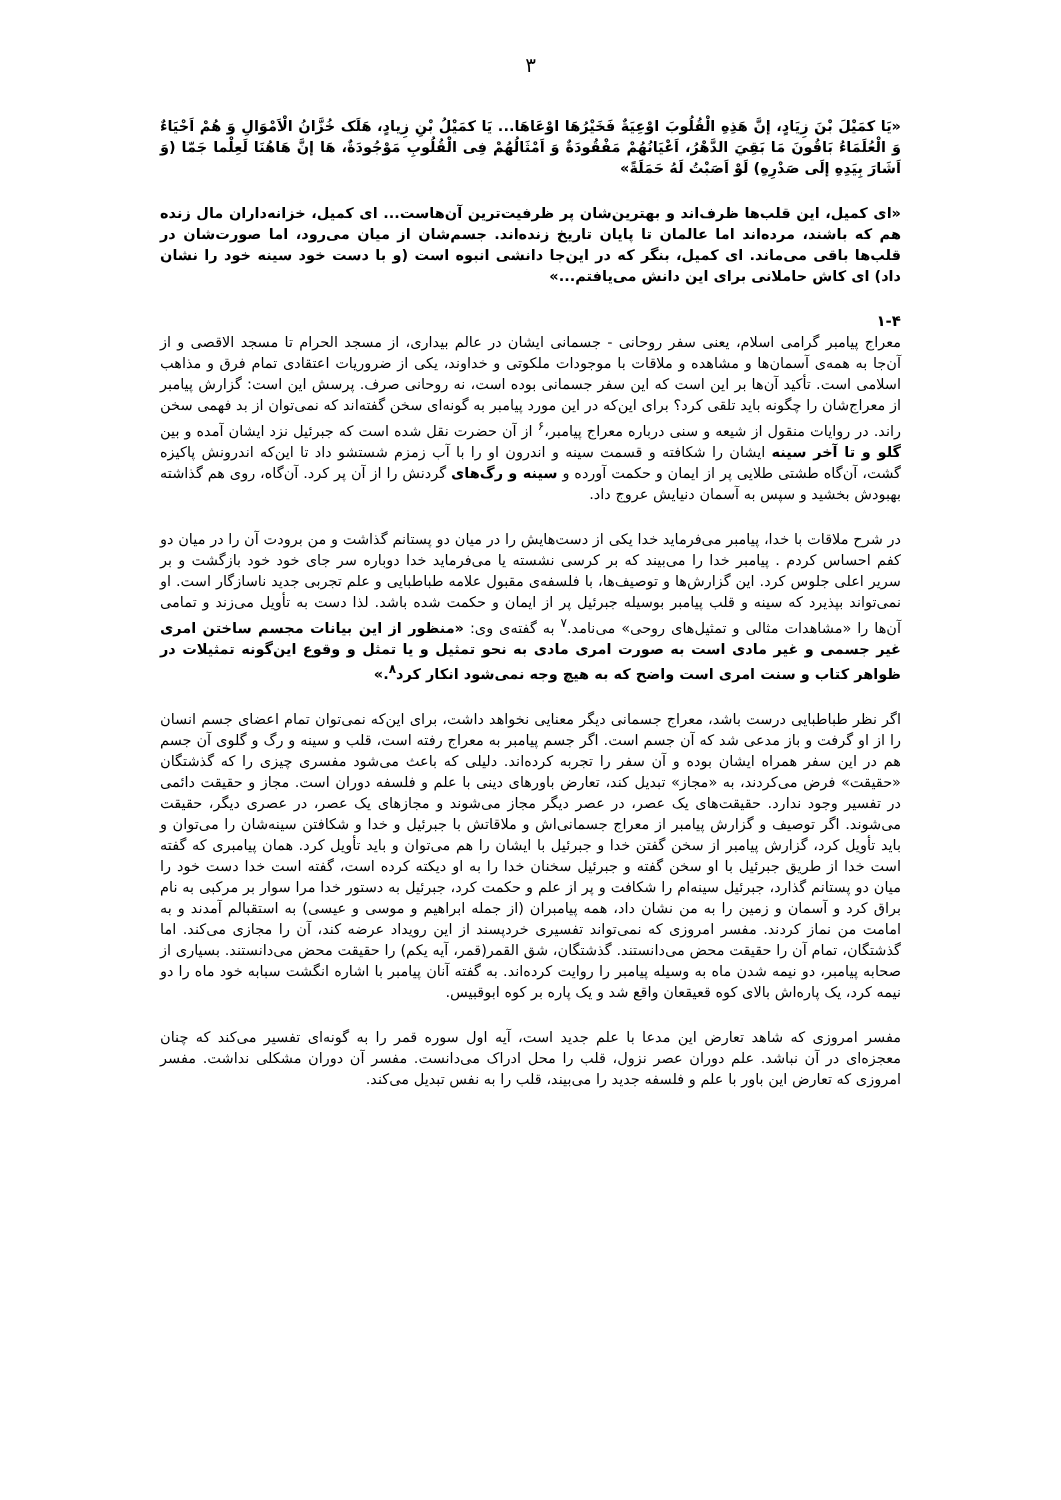۳
«يَا كمَيْلَ بْنَ زِيَادٍ، إنَّ هَذِهِ الْقُلُوبَ اوْعِيَةٌ فَخَيْرُهَا اوْعَاهَا... يَا كمَيْلُ بْنِ زِيادٍ، هَلَک خُزَّانُ الْاَمْوَالِ وَ هُمْ اَحْيَاءٌ وَ الْعُلَمَاءُ بَاقُونَ مَا بَقِيَ الدَّهْرُ، اَعْيَانُهُمْ مَفْقُودَةٌ وَ اَمْثَالُهُمْ فِى الْقُلُوبِ مَوْجُودَةٌ، هَا إنَّ هَاهُنَا لَعِلْما جَمّا (وَ اَشَارَ بِيَدِهِ إلَى صَدْرِهِ) لَوْ اَصَبْتُ لَهُ حَمَلَةً»
«ای كميل، اين قلب‌ها ظرف‌اند و بهترين‌شان پر ظرفيت‌ترين آن‌هاست... ای كميل، خزانه‌داران مال زنده هم كه باشند، مرده‌اند اما عالمان تا پايان تاريخ زنده‌اند. جسم‌شان از ميان می‌رود، اما صورت‌شان در قلب‌ها باقی می‌ماند. ای كميل، بنگر كه در اين‌جا دانشی انبوه است (و با دست خود سينه خود را نشان داد) ای كاش حاملانی برای اين دانش می‌يافتم...»
۱-۴
معراج پيامبر گرامی اسلام، يعنی سفر روحانی - جسمانی ايشان در عالم بيداری، از مسجد الحرام تا مسجد الاقصی و از آن‌جا به همه‌ی آسمان‌ها و مشاهده و ملاقات با موجودات ملكوتی و خداوند، يكی از ضروريات اعتقادی تمام فرق و مذاهب اسلامی است. تأكيد آن‌ها بر اين است كه اين سفر جسمانی بوده است، نه روحانی صرف. پرسش اين است: گزارش پيامبر از معراج‌شان را چگونه بايد تلقی كرد؟ برای اين‌كه در اين مورد پيامبر به گونه‌ای سخن گفته‌اند كه نمی‌توان از بد فهمی سخن راند. در روايات منقول از شيعه و سنی درباره معراج پيامبر،<sup>۶</sup> از آن حضرت نقل شده است كه جبرئيل نزد ايشان آمده و بين گلو و تا آخر سينه ايشان را شكافته و قسمت سينه و اندرون او را با آب زمزم شستشو داد تا اين‌كه اندرونش پاكيزه گشت، آن‌گاه طشتی طلايی پر از ايمان و حكمت آورده و سينه و رگ‌های گردنش را از آن پر كرد. آن‌گاه، روی هم گذاشته بهبودش بخشيد و سپس به آسمان دنيايش عروج داد.
در شرح ملاقات با خدا، پيامبر می‌فرمايد خدا يكی از دست‌هايش را در ميان دو پستانم گذاشت و من برودت آن را در ميان دو كفم احساس كردم . پيامبر خدا را می‌بيند كه بر كرسی نشسته يا می‌فرمايد خدا دوباره سر جای خود خود بازگشت و بر سرير اعلی جلوس كرد. اين گزارش‌ها و توصيف‌ها، با فلسفه‌ی مقبول علامه طباطبايی و علم تجربی جديد ناسازگار است. او نمی‌تواند بپذيرد كه سينه و قلب پيامبر بوسيله جبرئيل پر از ايمان و حكمت شده باشد. لذا دست به تأويل می‌زند و تمامی آن‌ها را «مشاهدات مثالی و تمثيل‌های روحی» می‌نامد.<sup>۷</sup> به گفته‌ی وی: «منظور از اين بيانات مجسم ساختن امری غير جسمی و غير مادی است به صورت امری مادی به نحو تمثيل و يا تمثل و وقوع اين‌گونه تمثيلات در ظواهر كتاب و سنت امری است واضح كه به هيچ وجه نمی‌شود انكار كرد<sup>۸</sup>.»
اگر نظر طباطبايی درست باشد، معراج جسمانی ديگر معنايی نخواهد داشت، برای اين‌كه نمی‌توان تمام اعضای جسم انسان را از او گرفت و باز مدعی شد كه آن جسم است. اگر جسم پيامبر به معراج رفته است، قلب و سينه و رگ و گلوی آن جسم هم در اين سفر همراه ايشان بوده و آن سفر را تجربه كرده‌اند. دليلی كه باعث می‌شود مفسری چيزی را كه گذشتگان «حقيقت» فرض می‌كردند، به «مجاز» تبديل كند، تعارض باورهای دينی با علم و فلسفه دوران است. مجاز و حقيقت دائمی در تفسير وجود ندارد. حقيقت‌های يک عصر، در عصر ديگر مجاز می‌شوند و مجازهای يک عصر، در عصری ديگر، حقيقت می‌شوند. اگر توصيف و گزارش پيامبر از معراج جسمانی‌اش و ملاقاتش با جبرئيل و خدا و شكافتن سينه‌شان را می‌توان و بايد تأويل كرد، گزارش پيامبر از سخن گفتن خدا و جبرئيل با ايشان را هم می‌توان و بايد تأويل كرد. همان پيامبری كه گفته است خدا از طريق جبرئيل با او سخن گفته و جبرئيل سخنان خدا را به او ديكته كرده است، گفته است خدا دست خود را ميان دو پستانم گذارد، جبرئيل سينه‌ام را شكافت و پر از علم و حكمت كرد، جبرئيل به دستور خدا مرا سوار بر مركبی به نام براق كرد و آسمان و زمين را به من نشان داد، همه پيامبران (از جمله ابراهيم و موسی و عيسی) به استقبالم آمدند و به امامت من نماز كردند. مفسر امروزی كه نمی‌تواند تفسيری خردپسند از اين رويداد عرضه كند، آن را مجازی می‌كند. اما گذشتگان، تمام آن را حقيقت محض می‌دانستند. گذشتگان، شق القمر(قمر، آيه يكم) را حقيقت محض می‌دانستند. بسياری از صحابه پيامبر، دو نيمه شدن ماه به وسيله پيامبر را روايت كرده‌اند. به گفته آنان پيامبر با اشاره انگشت سبابه خود ماه را دو نيمه كرد، يک پاره‌اش بالای كوه قعيقعان واقع شد و يک پاره بر كوه ابوقبيس.
مفسر امروزی كه شاهد تعارض اين مدعا با علم جديد است، آيه اول سوره قمر را به گونه‌ای تفسير می‌كند كه چنان معجزه‌ای در آن نباشد. علم دوران عصر نزول، قلب را محل ادراک می‌دانست. مفسر آن دوران مشكلی نداشت. مفسر امروزی كه تعارض اين باور با علم و فلسفه جديد را می‌بيند، قلب را به نفس تبديل می‌كند.